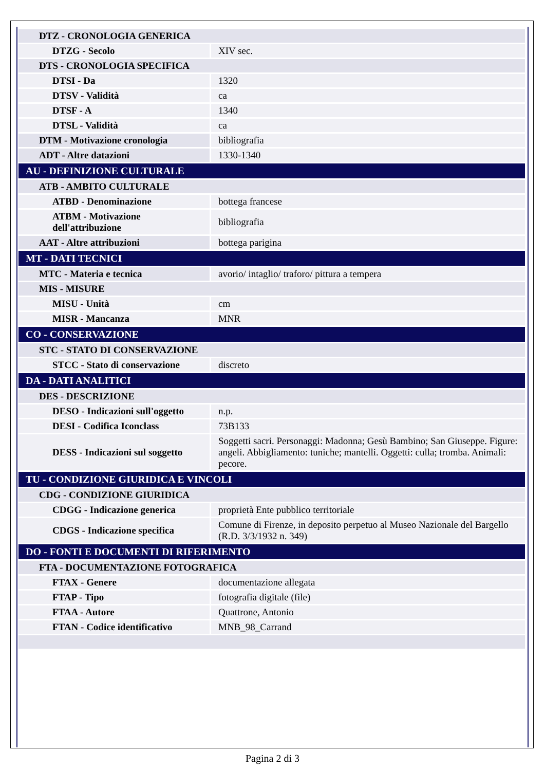| DTZ - CRONOLOGIA GENERICA | |
| DTZG - Secolo | XIV sec. |
| DTS - CRONOLOGIA SPECIFICA | |
| DTSI - Da | 1320 |
| DTSV - Validità | ca |
| DTSF - A | 1340 |
| DTSL - Validità | ca |
| DTM - Motivazione cronologia | bibliografia |
| ADT - Altre datazioni | 1330-1340 |
| AU - DEFINIZIONE CULTURALE | |
| ATB - AMBITO CULTURALE | |
| ATBD - Denominazione | bottega francese |
| ATBM - Motivazione dell'attribuzione | bibliografia |
| AAT - Altre attribuzioni | bottega parigina |
| MT - DATI TECNICI | |
| MTC - Materia e tecnica | avorio/ intaglio/ traforo/ pittura a tempera |
| MIS - MISURE | |
| MISU - Unità | cm |
| MISR - Mancanza | MNR |
| CO - CONSERVAZIONE | |
| STC - STATO DI CONSERVAZIONE | |
| STCC - Stato di conservazione | discreto |
| DA - DATI ANALITICI | |
| DES - DESCRIZIONE | |
| DESO - Indicazioni sull'oggetto | n.p. |
| DESI - Codifica Iconclass | 73B133 |
| DESS - Indicazioni sul soggetto | Soggetti sacri. Personaggi: Madonna; Gesù Bambino; San Giuseppe. Figure: angeli. Abbigliamento: tuniche; mantelli. Oggetti: culla; tromba. Animali: pecore. |
| TU - CONDIZIONE GIURIDICA E VINCOLI | |
| CDG - CONDIZIONE GIURIDICA | |
| CDGG - Indicazione generica | proprietà Ente pubblico territoriale |
| CDGS - Indicazione specifica | Comune di Firenze, in deposito perpetuo al Museo Nazionale del Bargello (R.D. 3/3/1932 n. 349) |
| DO - FONTI E DOCUMENTI DI RIFERIMENTO | |
| FTA - DOCUMENTAZIONE FOTOGRAFICA | |
| FTAX - Genere | documentazione allegata |
| FTAP - Tipo | fotografia digitale (file) |
| FTAA - Autore | Quattrone, Antonio |
| FTAN - Codice identificativo | MNB_98_Carrand |
Pagina 2 di 3